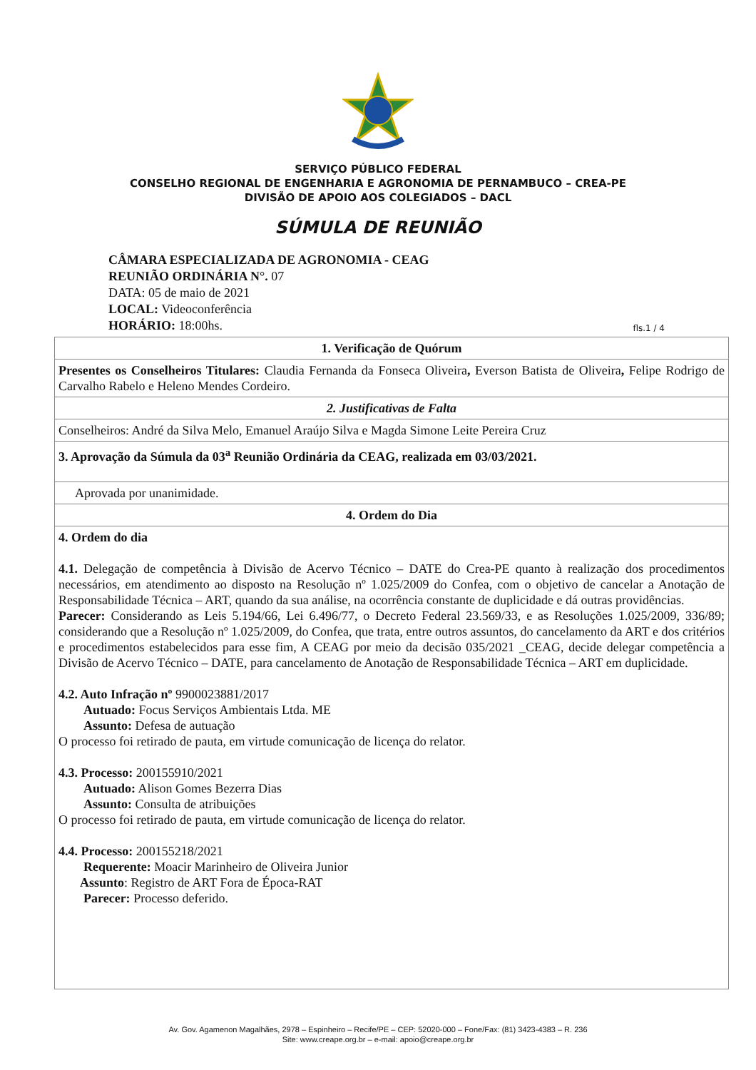SERVIÇO PÚBLICO FEDERAL
CONSELHO REGIONAL DE ENGENHARIA E AGRONOMIA DE PERNAMBUCO – CREA-PE
DIVISÃO DE APOIO AOS COLEGIADOS – DACL
SÚMULA DE REUNIÃO
CÂMARA ESPECIALIZADA DE AGRONOMIA - CEAG
REUNIÃO ORDINÁRIA N°. 07
DATA: 05 de maio de 2021
LOCAL: Videoconferência
fls.1 / 4 HORÁRIO: 18:00hs.
| 1. Verificação de Quórum |
| Presentes os Conselheiros Titulares: Claudia Fernanda da Fonseca Oliveira , Everson Batista de Oliveira , Felipe Rodrigo de Carvalho Rabelo e Heleno Mendes Cordeiro. |
| 2. Justificativas de Falta |
| Conselheiros: André da Silva Melo, Emanuel Araújo Silva e Magda Simone Leite Pereira Cruz |
| 3. Aprovação da Súmula da 03<sup>a</sup> Reunião Ordinária da CEAG, realizada em 03/03/2021. |
| Aprovada por unanimidade. |
| 4. Ordem do Dia |
| 4. Ordem do dia 4.1. Delegação de competência à Divisão de Acervo Técnico – DATE do Crea-PE quanto à realização dos procedimentos necessários, em atendimento ao disposto na Resolução nº 1.025/2009 do Confea, com o objetivo de cancelar a Anotação de Responsabilidade Técnica – ART, quando da sua análise, na ocorrência constante de duplicidade e dá outras providências. Parecer: Considerando as Leis 5.194/66, Lei 6.496/77, o Decreto Federal 23.569/33, e as Resoluções 1.025/2009, 336/89; considerando que a Resolução nº 1.025/2009, do Confea, que trata, entre outros assuntos, do cancelamento da ART e dos critérios e procedimentos estabelecidos para esse fim, A CEAG por meio da decisão 035/2021 _CEAG, decide delegar competência a Divisão de Acervo Técnico – DATE, para cancelamento de Anotação de Responsabilidade Técnica – ART em duplicidade. 4.2. Auto Infração nº 9900023881/2017 Autuado: Focus Serviços Ambientais Ltda. ME Assunto: Defesa de autuação O processo foi retirado de pauta, em virtude comunicação de licença do relator. 4.3. Processo: 200155910/2021 Autuado: Alison Gomes Bezerra Dias Assunto: Consulta de atribuições O processo foi retirado de pauta, em virtude comunicação de licença do relator. 4.4. Processo: 200155218/2021 Requerente: Moacir Marinheiro de Oliveira Junior Assunto : Registro de ART Fora de Época-RAT Parecer: Processo deferido. |
Av. Gov. Agamenon Magalhães, 2978 – Espinheiro – Recife/PE – CEP: 52020-000 – Fone/Fax: (81) 3423-4383 – R. 236
Site: www.creape.org.br – e-mail: apoio@creape.org.br